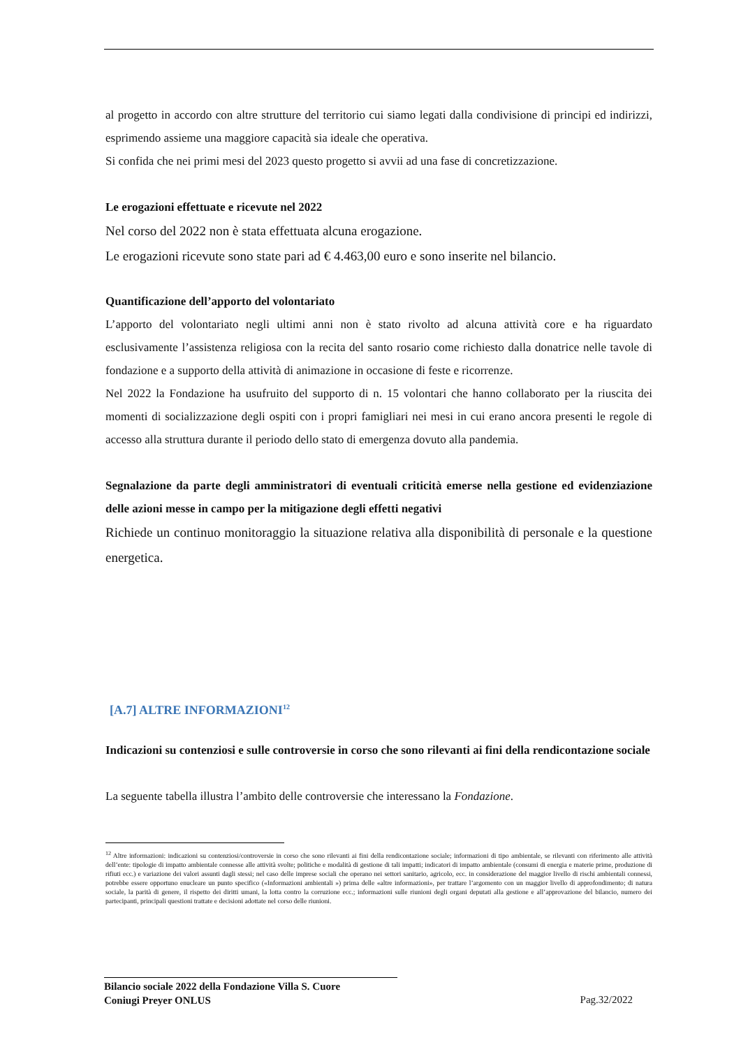al progetto in accordo con altre strutture del territorio cui siamo legati dalla condivisione di principi ed indirizzi, esprimendo assieme una maggiore capacità sia ideale che operativa.
Si confida che nei primi mesi del 2023 questo progetto si avvii ad una fase di concretizzazione.
Le erogazioni effettuate e ricevute nel 2022
Nel corso del 2022 non è stata effettuata alcuna erogazione.
Le erogazioni ricevute sono state pari ad € 4.463,00 euro e sono inserite nel bilancio.
Quantificazione dell’apporto del volontariato
L’apporto del volontariato negli ultimi anni non è stato rivolto ad alcuna attività core e ha riguardato esclusivamente l’assistenza religiosa con la recita del santo rosario come richiesto dalla donatrice nelle tavole di fondazione e a supporto della attività di animazione in occasione di feste e ricorrenze.
Nel 2022 la Fondazione ha usufruito del supporto di n. 15 volontari che hanno collaborato per la riuscita dei momenti di socializzazione degli ospiti con i propri famigliari nei mesi in cui erano ancora presenti le regole di accesso alla struttura durante il periodo dello stato di emergenza dovuto alla pandemia.
Segnalazione da parte degli amministratori di eventuali criticità emerse nella gestione ed evidenziazione delle azioni messe in campo per la mitigazione degli effetti negativi
Richiede un continuo monitoraggio la situazione relativa alla disponibilità di personale e la questione energetica.
[A.7] ALTRE INFORMAZIONI<sup>12</sup>
Indicazioni su contenziosi e sulle controversie in corso che sono rilevanti ai fini della rendicontazione sociale
La seguente tabella illustra l’ambito delle controversie che interessano la Fondazione.
<sup>12</sup> Altre informazioni: indicazioni su contenziosi/controversie in corso che sono rilevanti ai fini della rendicontazione sociale; informazioni di tipo ambientale, se rilevanti con riferimento alle attività dell’ente: tipologie di impatto ambientale connesse alle attività svolte; politiche e modalità di gestione di tali impatti; indicatori di impatto ambientale (consumi di energia e materie prime, produzione di rifiuti ecc.) e variazione dei valori assunti dagli stessi; nel caso delle imprese sociali che operano nei settori sanitario, agricolo, ecc. in considerazione del maggior livello di rischi ambientali connessi, potrebbe essere opportuno enucleare un punto specifico («Informazioni ambientali ») prima delle «altre informazioni», per trattare l’argomento con un maggior livello di approfondimento; di natura sociale, la parità di genere, il rispetto dei diritti umani, la lotta contro la corruzione ecc.; informazioni sulle riunioni degli organi deputati alla gestione e all’approvazione del bilancio, numero dei partecipanti, principali questioni trattate e decisioni adottate nel corso delle riunioni.
Bilancio sociale 2022 della Fondazione Villa S. Cuore
Coniugi Preyer ONLUS
Pag.32/2022